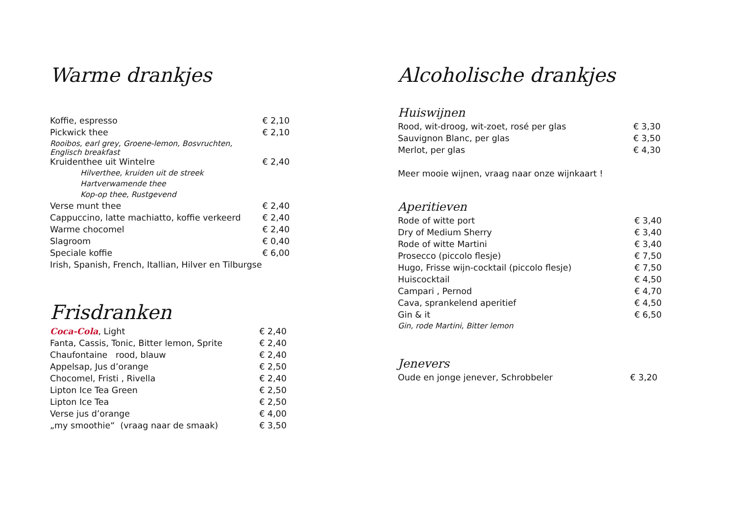Warme drankjes
| Koffie, espresso | € 2,10 |
| Pickwick thee | € 2,10 |
| Rooibos, earl grey, Groene-lemon, Bosvruchten, Englisch breakfast | |
| Kruidenthee uit Wintelre | € 2,40 |
| Hilverthee, kruiden uit de streek | |
| Hartverwamende thee | |
| Kop-op thee, Rustgevend | |
| Verse munt thee | € 2,40 |
| Cappuccino, latte machiatto, koffie verkeerd | € 2,40 |
| Warme chocomel | € 2,40 |
| Slagroom | € 0,40 |
| Speciale koffie | € 6,00 |
| Irish, Spanish, French, Itallian, Hilver en Tilburgse | |
Frisdranken
| Coca-Cola , Light | € 2,40 |
| Fanta, Cassis, Tonic, Bitter lemon, Sprite | € 2,40 |
| Chaufontaine rood, blauw | € 2,40 |
| Appelsap, Jus d’orange | € 2,50 |
| Chocomel, Fristi , Rivella | € 2,40 |
| Lipton Ice Tea Green | € 2,50 |
| Lipton Ice Tea | € 2,50 |
| Verse jus d’orange | € 4,00 |
| „my smoothie“ (vraag naar de smaak) | € 3,50 |
Alcoholische drankjes
Huiswijnen
| Rood, wit-droog, wit-zoet, rosé per glas | € 3,30 |
| Sauvignon Blanc, per glas | € 3,50 |
| Merlot, per glas | € 4,30 |
| Meer mooie wijnen, vraag naar onze wijnkaart ! | |
Aperitieven
| Rode of witte port | € 3,40 |
| Dry of Medium Sherry | € 3,40 |
| Rode of witte Martini | € 3,40 |
| Prosecco (piccolo flesje) | € 7,50 |
| Hugo, Frisse wijn-cocktail (piccolo flesje) | € 7,50 |
| Huiscocktail | € 4,50 |
| Campari , Pernod | € 4,70 |
| Cava, sprankelend aperitief | € 4,50 |
| Gin & it | € 6,50 |
| Gin, rode Martini, Bitter lemon | |
Jenevers
| Oude en jonge jenever, Schrobbeler | € 3,20 |